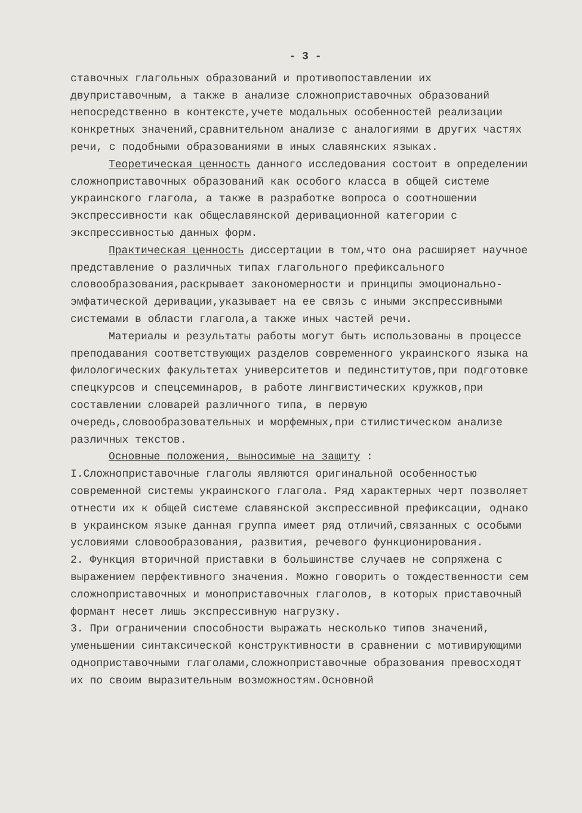- 3 -
ставочных глагольных образований и противопоставлении их двуприставочным, а также в анализе сложноприставочных образований непосредственно в контексте,учете модальных особенностей реализации конкретных значений,сравнительном анализе с аналогиями в других частях речи, с подобными образованиями в иных славянских языках.
Теоретическая ценность данного исследования состоит в определении сложноприставочных образований как особого класса в общей системе украинского глагола, а также в разработке вопроса о соотношении экспрессивности как общеславянской деривационной категории с экспрессивностью данных форм.
Практическая ценность диссертации в том,что она расширяет научное представление о различных типах глагольного префиксального словообразования,раскрывает закономерности и принципы эмоционально-эмфатической деривации,указывает на ее связь с иными экспрессивными системами в области глагола,а также иных частей речи.
Материалы и результаты работы могут быть использованы в процессе преподавания соответствующих разделов современного украинского языка на филологических факультетах университетов и пединститутов,при подготовке спецкурсов и спецсеминаров, в работе лингвистических кружков,при составлении словарей различного типа, в первую очередь,словообразовательных и морфемных,при стилистическом анализе различных текстов.
Основные положения, выносимые на защиту :
I.Сложноприставочные глаголы являются оригинальной особенностью современной системы украинского глагола. Ряд характерных черт позволяет отнести их к общей системе славянской экспрессивной префиксации, однако в украинском языке данная группа имеет ряд отличий,связанных с особыми условиями словообразования, развития, речевого функционирования.
2. Функция вторичной приставки в большинстве случаев не сопряжена с выражением перфективного значения. Можно говорить о тождественности сем сложноприставочных и моноприставочных глаголов, в которых приставочный формант несет лишь экспрессивную нагрузку.
3. При ограничении способности выражать несколько типов значений, уменьшении синтаксической конструктивности в сравнении с мотивирующими одноприставочными глаголами,сложноприставочные образования превосходят их по своим выразительным возможностям.Основной